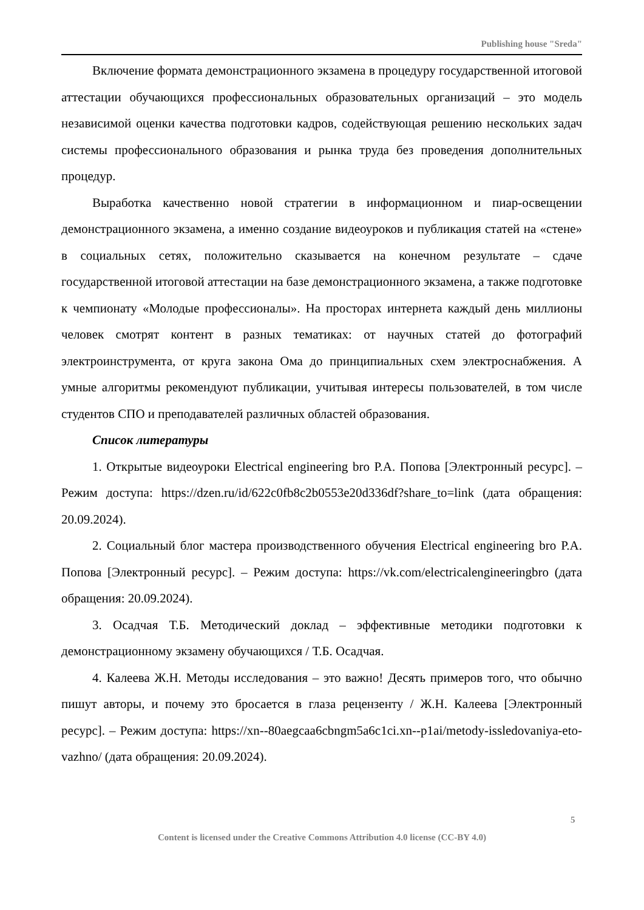Publishing house "Sreda"
Включение формата демонстрационного экзамена в процедуру государственной итоговой аттестации обучающихся профессиональных образовательных организаций – это модель независимой оценки качества подготовки кадров, содействующая решению нескольких задач системы профессионального образования и рынка труда без проведения дополнительных процедур.
Выработка качественно новой стратегии в информационном и пиар-освещении демонстрационного экзамена, а именно создание видеоуроков и публикация статей на «стене» в социальных сетях, положительно сказывается на конечном результате – сдаче государственной итоговой аттестации на базе демонстрационного экзамена, а также подготовке к чемпионату «Молодые профессионалы». На просторах интернета каждый день миллионы человек смотрят контент в разных тематиках: от научных статей до фотографий электроинструмента, от круга закона Ома до принципиальных схем электроснабжения. А умные алгоритмы рекомендуют публикации, учитывая интересы пользователей, в том числе студентов СПО и преподавателей различных областей образования.
Список литературы
1. Открытые видеоуроки Electrical engineering bro Р.А. Попова [Электронный ресурс]. – Режим доступа: https://dzen.ru/id/622c0fb8c2b0553e20d336df?share_to=link (дата обращения: 20.09.2024).
2. Социальный блог мастера производственного обучения Electrical engineering bro Р.А. Попова [Электронный ресурс]. – Режим доступа: https://vk.com/electricalengineeringbro (дата обращения: 20.09.2024).
3. Осадчая Т.Б. Методический доклад – эффективные методики подготовки к демонстрационному экзамену обучающихся / Т.Б. Осадчая.
4. Калеева Ж.Н. Методы исследования – это важно! Десять примеров того, что обычно пишут авторы, и почему это бросается в глаза рецензенту / Ж.Н. Калеева [Электронный ресурс]. – Режим доступа: https://xn--80aegcaa6cbngm5a6c1ci.xn--p1ai/metody-issledovaniya-eto-vazhno/ (дата обращения: 20.09.2024).
5
Content is licensed under the Creative Commons Attribution 4.0 license (CC-BY 4.0)